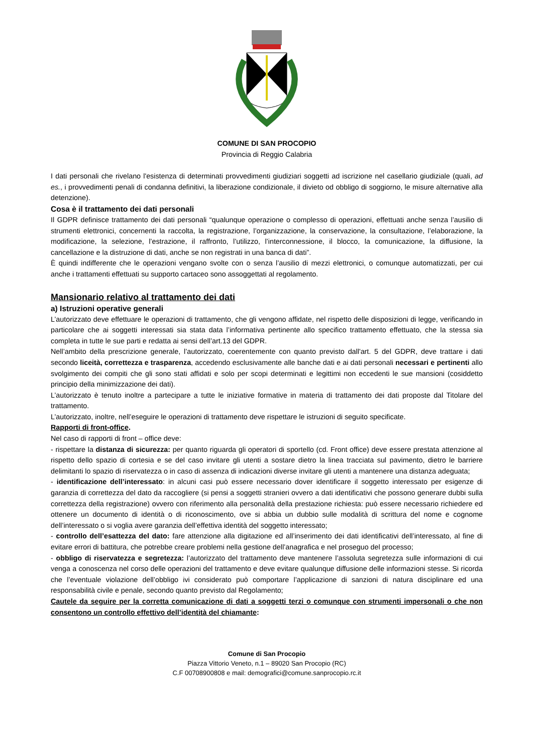COMUNE DI SAN PROCOPIO
Provincia di Reggio Calabria
I dati personali che rivelano l'esistenza di determinati provvedimenti giudiziari soggetti ad iscrizione nel casellario giudiziale (quali, ad es., i provvedimenti penali di condanna definitivi, la liberazione condizionale, il divieto od obbligo di soggiorno, le misure alternative alla detenzione).
Cosa è il trattamento dei dati personali
Il GDPR definisce trattamento dei dati personali “qualunque operazione o complesso di operazioni, effettuati anche senza l’ausilio di strumenti elettronici, concernenti la raccolta, la registrazione, l’organizzazione, la conservazione, la consultazione, l’elaborazione, la modificazione, la selezione, l’estrazione, il raffronto, l’utilizzo, l’interconnessione, il blocco, la comunicazione, la diffusione, la cancellazione e la distruzione di dati, anche se non registrati in una banca di dati”.
È quindi indifferente che le operazioni vengano svolte con o senza l’ausilio di mezzi elettronici, o comunque automatizzati, per cui anche i trattamenti effettuati su supporto cartaceo sono assoggettati al regolamento.
Mansionario relativo al trattamento dei dati
a) Istruzioni operative generali
L’autorizzato deve effettuare le operazioni di trattamento, che gli vengono affidate, nel rispetto delle disposizioni di legge, verificando in particolare che ai soggetti interessati sia stata data l’informativa pertinente allo specifico trattamento effettuato, che la stessa sia completa in tutte le sue parti e redatta ai sensi dell’art.13 del GDPR.
Nell’ambito della prescrizione generale, l’autorizzato, coerentemente con quanto previsto dall'art. 5 del GDPR, deve trattare i dati secondo liceità, correttezza e trasparenza, accedendo esclusivamente alle banche dati e ai dati personali necessari e pertinenti allo svolgimento dei compiti che gli sono stati affidati e solo per scopi determinati e legittimi non eccedenti le sue mansioni (cosiddetto principio della minimizzazione dei dati).
L’autorizzato è tenuto inoltre a partecipare a tutte le iniziative formative in materia di trattamento dei dati proposte dal Titolare del trattamento.
L’autorizzato, inoltre, nell’eseguire le operazioni di trattamento deve rispettare le istruzioni di seguito specificate.
Rapporti di front-office.
Nel caso di rapporti di front – office deve:
- rispettare la distanza di sicurezza: per quanto riguarda gli operatori di sportello (cd. Front office) deve essere prestata attenzione al rispetto dello spazio di cortesia e se del caso invitare gli utenti a sostare dietro la linea tracciata sul pavimento, dietro le barriere delimitanti lo spazio di riservatezza o in caso di assenza di indicazioni diverse invitare gli utenti a mantenere una distanza adeguata;
- identificazione dell’interessato: in alcuni casi può essere necessario dover identificare il soggetto interessato per esigenze di garanzia di correttezza del dato da raccogliere (si pensi a soggetti stranieri ovvero a dati identificativi che possono generare dubbi sulla correttezza della registrazione) ovvero con riferimento alla personalità della prestazione richiesta: può essere necessario richiedere ed ottenere un documento di identità o di riconoscimento, ove si abbia un dubbio sulle modalità di scrittura del nome e cognome dell’interessato o si voglia avere garanzia dell’effettiva identità del soggetto interessato;
- controllo dell’esattezza del dato: fare attenzione alla digitazione ed all’inserimento dei dati identificativi dell’interessato, al fine di evitare errori di battitura, che potrebbe creare problemi nella gestione dell’anagrafica e nel proseguo del processo;
- obbligo di riservatezza e segretezza: l’autorizzato del trattamento deve mantenere l’assoluta segretezza sulle informazioni di cui venga a conoscenza nel corso delle operazioni del trattamento e deve evitare qualunque diffusione delle informazioni stesse. Si ricorda che l’eventuale violazione dell’obbligo ivi considerato può comportare l’applicazione di sanzioni di natura disciplinare ed una responsabilità civile e penale, secondo quanto previsto dal Regolamento;
Cautele da seguire per la corretta comunicazione di dati a soggetti terzi o comunque con strumenti impersonali o che non consentono un controllo effettivo dell’identità del chiamante:
Comune di San Procopio
Piazza Vittorio Veneto, n.1 – 89020 San Procopio (RC)
C.F 00708900808 e mail: demografici@comune.sanprocopio.rc.it